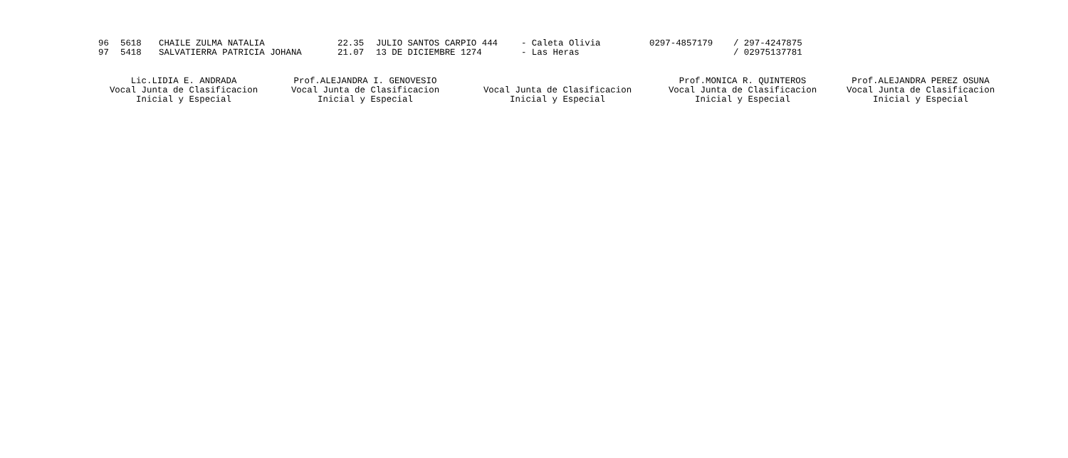| 96 | 5618 | CHAILE ZULMA NATALIA | 22.35 | JULIO SANTOS CARPIO 444 | - Caleta Olivia | 0297-4857179 | / 297-4247875 |
| 97 | 5418 | SALVATIERRA PATRICIA JOHANA | 21.07 | 13 DE DICIEMBRE 1274 | - Las Heras | | / 02975137781 |
Lic.LIDIA E. ANDRADA Vocal Junta de Clasificacion Inicial y Especial
Prof.ALEJANDRA I. GENOVESIO Vocal Junta de Clasificacion Inicial y Especial
Vocal Junta de Clasificacion Inicial y Especial
Prof.MONICA R. QUINTEROS Vocal Junta de Clasificacion Inicial y Especial
Prof.ALEJANDRA PEREZ OSUNA Vocal Junta de Clasificacion Inicial y Especial